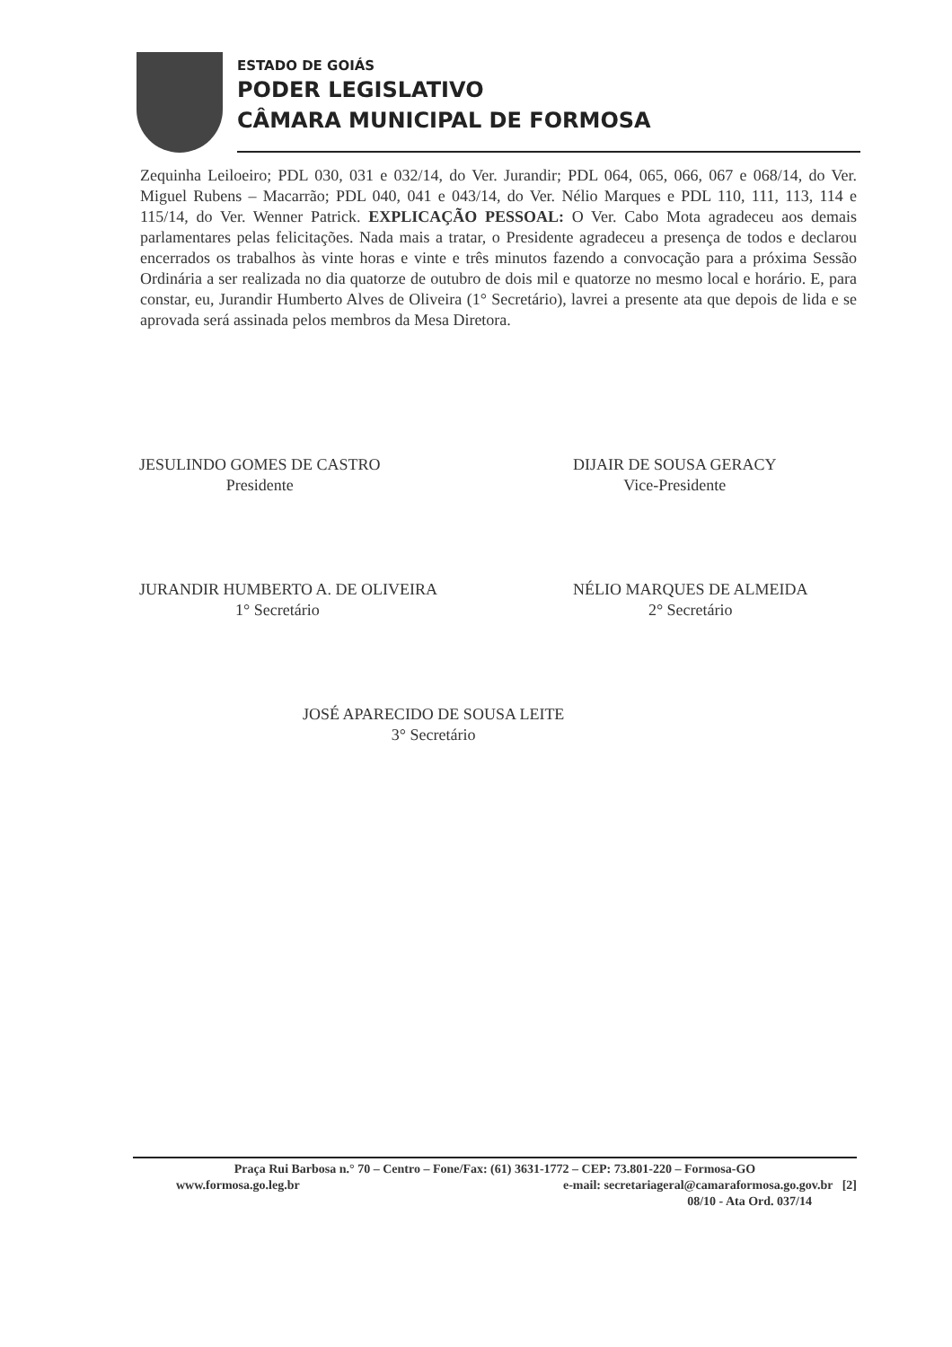ESTADO DE GOIÁS
PODER LEGISLATIVO
CÂMARA MUNICIPAL DE FORMOSA
Zequinha Leiloeiro; PDL 030, 031 e 032/14, do Ver. Jurandir; PDL 064, 065, 066, 067 e 068/14, do Ver. Miguel Rubens – Macarrão; PDL 040, 041 e 043/14, do Ver. Nélio Marques e PDL 110, 111, 113, 114 e 115/14, do Ver. Wenner Patrick. EXPLICAÇÃO PESSOAL: O Ver. Cabo Mota agradeceu aos demais parlamentares pelas felicitações. Nada mais a tratar, o Presidente agradeceu a presença de todos e declarou encerrados os trabalhos às vinte horas e vinte e três minutos fazendo a convocação para a próxima Sessão Ordinária a ser realizada no dia quatorze de outubro de dois mil e quatorze no mesmo local e horário. E, para constar, eu, Jurandir Humberto Alves de Oliveira (1° Secretário), lavrei a presente ata que depois de lida e se aprovada será assinada pelos membros da Mesa Diretora.
JESULINDO GOMES DE CASTRO
Presidente
DIJAIR DE SOUSA GERACY
Vice-Presidente
JURANDIR HUMBERTO A. DE OLIVEIRA
1° Secretário
NÉLIO MARQUES DE ALMEIDA
2° Secretário
JOSÉ APARECIDO DE SOUSA LEITE
3° Secretário
Praça Rui Barbosa n.° 70 – Centro – Fone/Fax: (61) 3631-1772 – CEP: 73.801-220 – Formosa-GO
www.formosa.go.leg.br e-mail: secretariageral@camaraformosa.go.gov.br [2]
08/10 - Ata Ord. 037/14